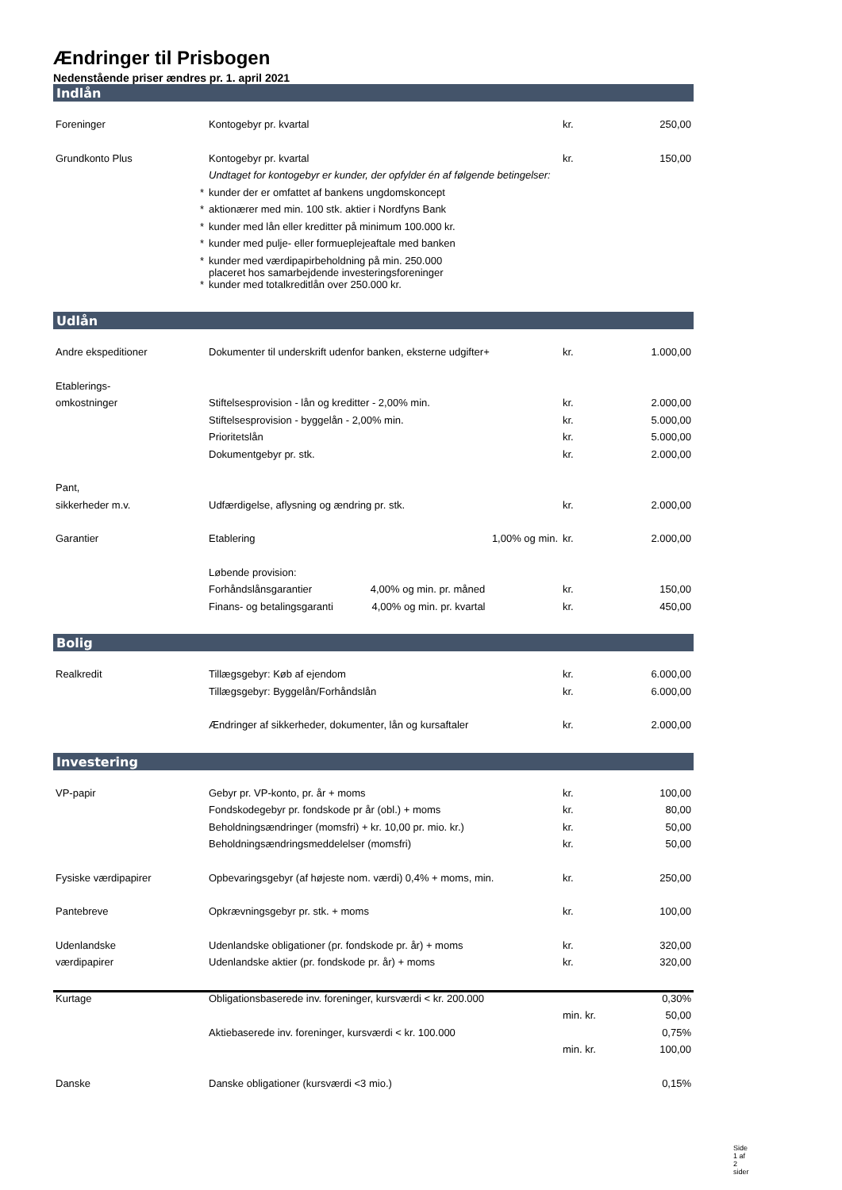Ændringer til Prisbogen
Nedenstående priser ændres pr. 1. april 2021
Indlån
| Foreninger | Kontogebyr pr. kvartal | kr. | 250,00 |
| Grundkonto Plus | Kontogebyr pr. kvartal | kr. | 150,00 |
| | Undtaget for kontogebyr er kunder, der opfylder én af følgende betingelser: | | |
| * | kunder der er omfattet af bankens ungdomskoncept | | |
| * | aktionærer med min. 100 stk. aktier i Nordfyns Bank | | |
| * | kunder med lån eller kreditter på minimum 100.000 kr. | | |
| * | kunder med pulje- eller formueplejeaftale med banken | | |
| * | kunder med værdipapirbeholdning på min. 250.000 placeret hos samarbejdende investeringsforeninger | | |
| * | kunder med totalkreditlån over 250.000 kr. | | |
Udlån
| Andre ekspeditioner | Dokumenter til underskrift udenfor banken, eksterne udgifter+ | kr. | 1.000,00 |
| Etablerings- | | | |
| omkostninger | Stiftelsesprovision - lån og kreditter - 2,00% min. | kr. | 2.000,00 |
| | Stiftelsesprovision - byggelån - 2,00% min. | kr. | 5.000,00 |
| | Prioritetslån | kr. | 5.000,00 |
| | Dokumentgebyr pr. stk. | kr. | 2.000,00 |
| Pant, | | | |
| sikkerheder m.v. | Udfærdigelse, aflysning og ændring pr. stk. | kr. | 2.000,00 |
| Garantier | Etablering 1,00% og min. | kr. | 2.000,00 |
| | Løbende provision: | | |
| | Forhåndslånsgarantier 4,00% og min. pr. måned | kr. | 150,00 |
| | Finans- og betalingsgaranti 4,00% og min. pr. kvartal | kr. | 450,00 |
Bolig
| Realkredit | Tillægsgebyr: Køb af ejendom | kr. | 6.000,00 |
| | Tillægsgebyr: Byggelån/Forhåndslån | kr. | 6.000,00 |
| | Ændringer af sikkerheder, dokumenter, lån og kursaftaler | kr. | 2.000,00 |
Investering
| VP-papir | Gebyr pr. VP-konto, pr. år + moms | kr. | 100,00 |
| | Fondskodegebyr pr. fondskode pr år (obl.) + moms | kr. | 80,00 |
| | Beholdningsændringer (momsfri) + kr. 10,00 pr. mio. kr.) | kr. | 50,00 |
| | Beholdningsændringsmeddelelser (momsfri) | kr. | 50,00 |
| Fysiske værdipapirer | Opbevaringsgebyr (af højeste nom. værdi) 0,4% + moms, min. | kr. | 250,00 |
| Pantebreve | Opkrævningsgebyr pr. stk. + moms | kr. | 100,00 |
| Udenlandske | Udenlandske obligationer (pr. fondskode pr. år) + moms | kr. | 320,00 |
| værdipapirer | Udenlandske aktier (pr. fondskode pr. år) + moms | kr. | 320,00 |
| Kurtage | Obligationsbaserede inv. foreninger, kursværdi < kr. 200.000 | | 0,30% |
| | | min. kr. | 50,00 |
| | Aktiebaserede inv. foreninger, kursværdi < kr. 100.000 | | 0,75% |
| | | min. kr. | 100,00 |
| Danske | Danske obligationer (kursværdi <3 mio.) | | 0,15% |
Side 1 af 2 sider